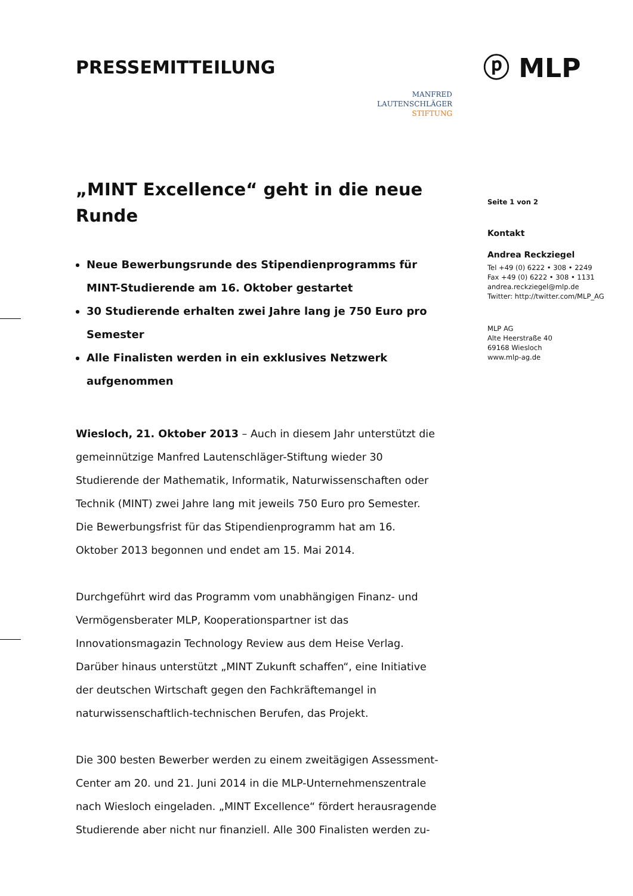PRESSEMITTEILUNG
MANFRED
LAUTENSCHLÄGER
STIFTUNG
ⓟ MLP
„MINT Excellence“ geht in die neue Runde
Neue Bewerbungsrunde des Stipendienprogramms für MINT-Studierende am 16. Oktober gestartet
30 Studierende erhalten zwei Jahre lang je 750 Euro pro Semester
Alle Finalisten werden in ein exklusives Netzwerk aufgenommen
Wiesloch, 21. Oktober 2013 – Auch in diesem Jahr unterstützt die gemeinnützige Manfred Lautenschläger-Stiftung wieder 30 Studierende der Mathematik, Informatik, Naturwissenschaften oder Technik (MINT) zwei Jahre lang mit jeweils 750 Euro pro Semester. Die Bewerbungsfrist für das Stipendienprogramm hat am 16. Oktober 2013 begonnen und endet am 15. Mai 2014.
Durchgeführt wird das Programm vom unabhängigen Finanz- und Vermögensberater MLP, Kooperationspartner ist das Innovationsmagazin Technology Review aus dem Heise Verlag. Darüber hinaus unterstützt „MINT Zukunft schaffen“, eine Initiative der deutschen Wirtschaft gegen den Fachkräftemangel in naturwissenschaftlich-technischen Berufen, das Projekt.
Die 300 besten Bewerber werden zu einem zweitägigen Assessment-Center am 20. und 21. Juni 2014 in die MLP-Unternehmenszentrale nach Wiesloch eingeladen. „MINT Excellence“ fördert herausragende Studierende aber nicht nur finanziell. Alle 300 Finalisten werden zu-
Seite 1 von 2
Kontakt
Andrea Reckziegel
Tel +49 (0) 6222 • 308 • 2249
Fax +49 (0) 6222 • 308 • 1131
andrea.reckziegel@mlp.de
Twitter: http://twitter.com/MLP_AG
MLP AG
Alte Heerstraße 40
69168 Wiesloch
www.mlp-ag.de